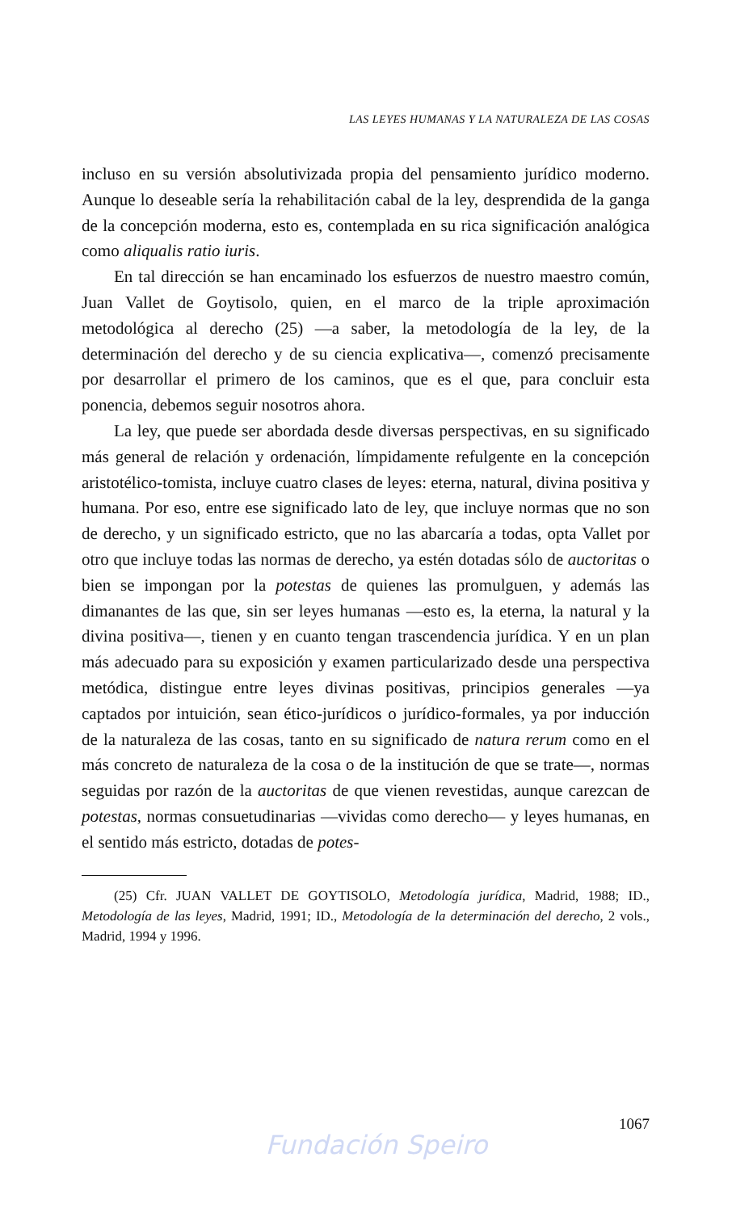LAS LEYES HUMANAS Y LA NATURALEZA DE LAS COSAS
incluso en su versión absolutivizada propia del pensamiento jurídico moderno. Aunque lo deseable sería la rehabilitación cabal de la ley, desprendida de la ganga de la concepción moderna, esto es, contemplada en su rica significación analógica como aliqualis ratio iuris.
En tal dirección se han encaminado los esfuerzos de nuestro maestro común, Juan Vallet de Goytisolo, quien, en el marco de la triple aproximación metodológica al derecho (25) —a saber, la metodología de la ley, de la determinación del derecho y de su ciencia explicativa—, comenzó precisamente por desarrollar el primero de los caminos, que es el que, para concluir esta ponencia, debemos seguir nosotros ahora.
La ley, que puede ser abordada desde diversas perspectivas, en su significado más general de relación y ordenación, límpidamente refulgente en la concepción aristotélico-tomista, incluye cuatro clases de leyes: eterna, natural, divina positiva y humana. Por eso, entre ese significado lato de ley, que incluye normas que no son de derecho, y un significado estricto, que no las abarcaría a todas, opta Vallet por otro que incluye todas las normas de derecho, ya estén dotadas sólo de auctoritas o bien se impongan por la potestas de quienes las promulguen, y además las dimanantes de las que, sin ser leyes humanas —esto es, la eterna, la natural y la divina positiva—, tienen y en cuanto tengan trascendencia jurídica. Y en un plan más adecuado para su exposición y examen particularizado desde una perspectiva metódica, distingue entre leyes divinas positivas, principios generales —ya captados por intuición, sean ético-jurídicos o jurídico-formales, ya por inducción de la naturaleza de las cosas, tanto en su significado de natura rerum como en el más concreto de naturaleza de la cosa o de la institución de que se trate—, normas seguidas por razón de la auctoritas de que vienen revestidas, aunque carezcan de potestas, normas consuetudinarias —vividas como derecho— y leyes humanas, en el sentido más estricto, dotadas de potes-
(25) Cfr. JUAN VALLET DE GOYTISOLO, Metodología jurídica, Madrid, 1988; ID., Metodología de las leyes, Madrid, 1991; ID., Metodología de la determinación del derecho, 2 vols., Madrid, 1994 y 1996.
1067
Fundación Speiro